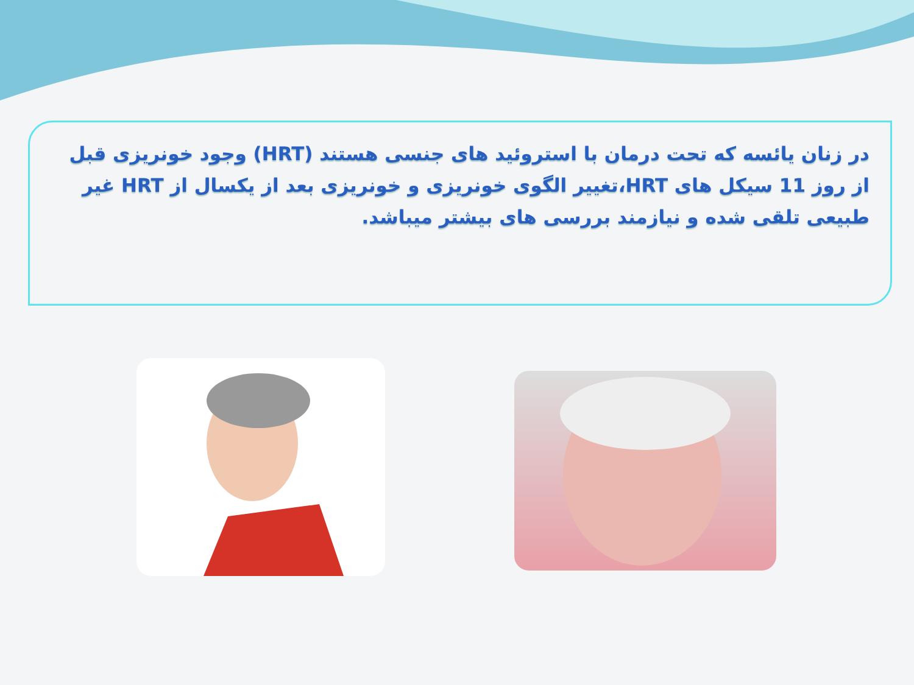در زنان یائسه که تحت درمان با استروئید های جنسی هستند (HRT) وجود خونریزی قبل از روز 11 سیکل های HRT،تغییر الگوی خونریزی و خونریزی بعد از یکسال از HRT غیر طبیعی تلقی شده و نیازمند بررسی های بیشتر میباشد.